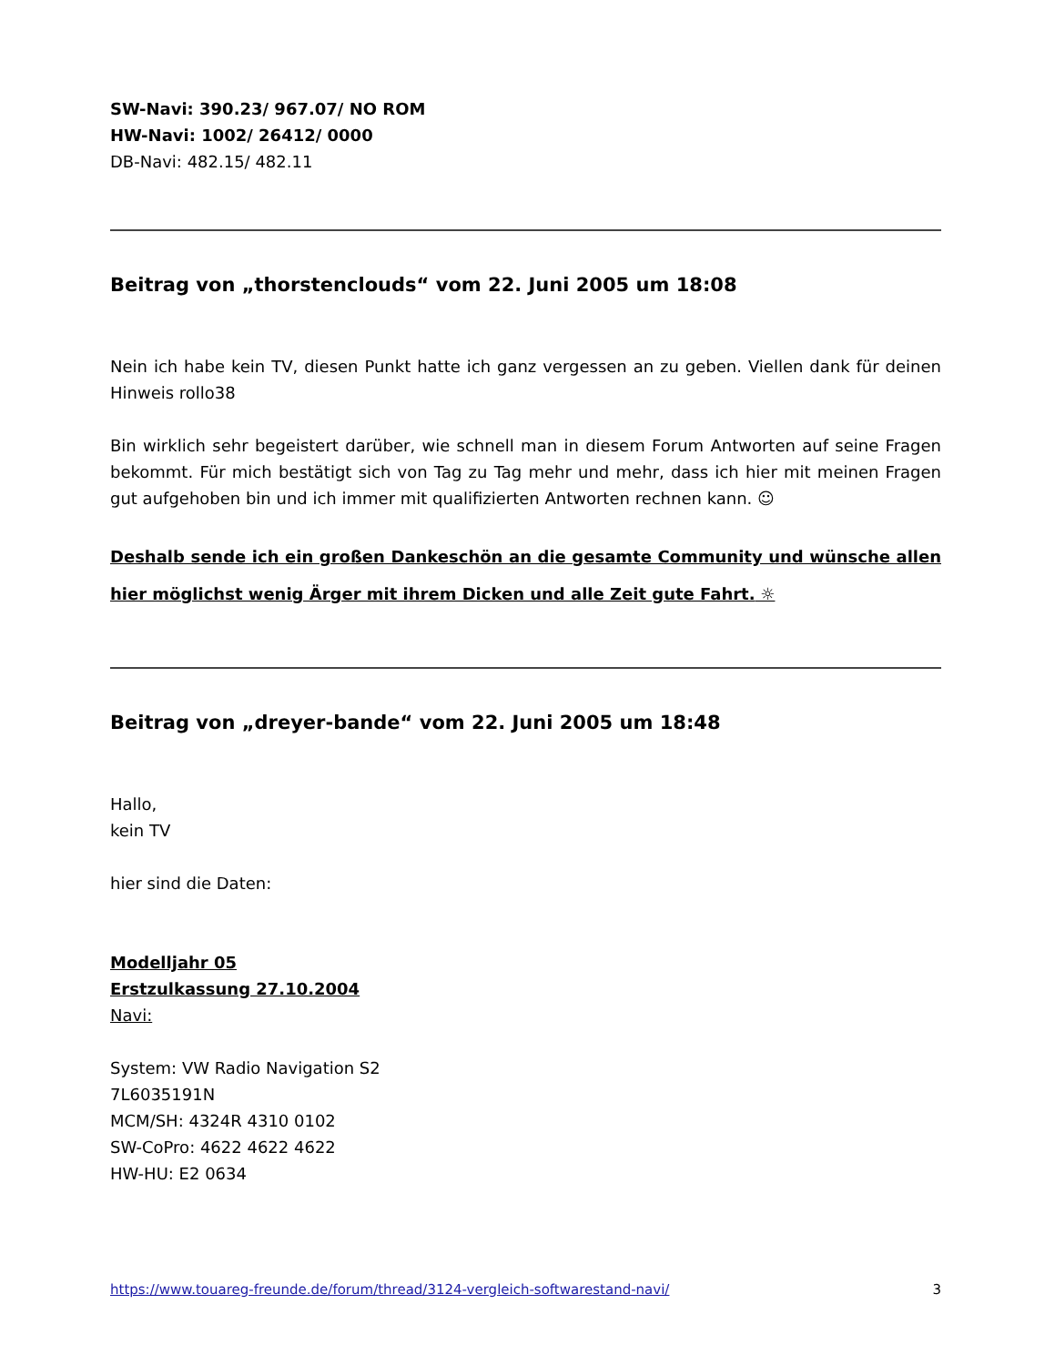SW-Navi: 390.23/ 967.07/ NO ROM
HW-Navi: 1002/ 26412/ 0000
DB-Navi: 482.15/ 482.11
Beitrag von „thorstenclouds“ vom 22. Juni 2005 um 18:08
Nein ich habe kein TV, diesen Punkt hatte ich ganz vergessen an zu geben. Viellen dank für deinen Hinweis rollo38
Bin wirklich sehr begeistert darüber, wie schnell man in diesem Forum Antworten auf seine Fragen bekommt. Für mich bestätigt sich von Tag zu Tag mehr und mehr, dass ich hier mit meinen Fragen gut aufgehoben bin und ich immer mit qualifizierten Antworten rechnen kann. ☺
Deshalb sende ich ein großen Dankeschön an die gesamte Community und wünsche allen hier möglichst wenig Ärger mit ihrem Dicken und alle Zeit gute Fahrt. ☼
Beitrag von „dreyer-bande“ vom 22. Juni 2005 um 18:48
Hallo,
kein TV
hier sind die Daten:
Modelljahr 05
Erstzulkassung 27.10.2004
Navi:
System: VW Radio Navigation S2
7L6035191N
MCM/SH: 4324R 4310 0102
SW-CoPro: 4622 4622 4622
HW-HU: E2 0634
https://www.touareg-freunde.de/forum/thread/3124-vergleich-softwarestand-navi/ 3